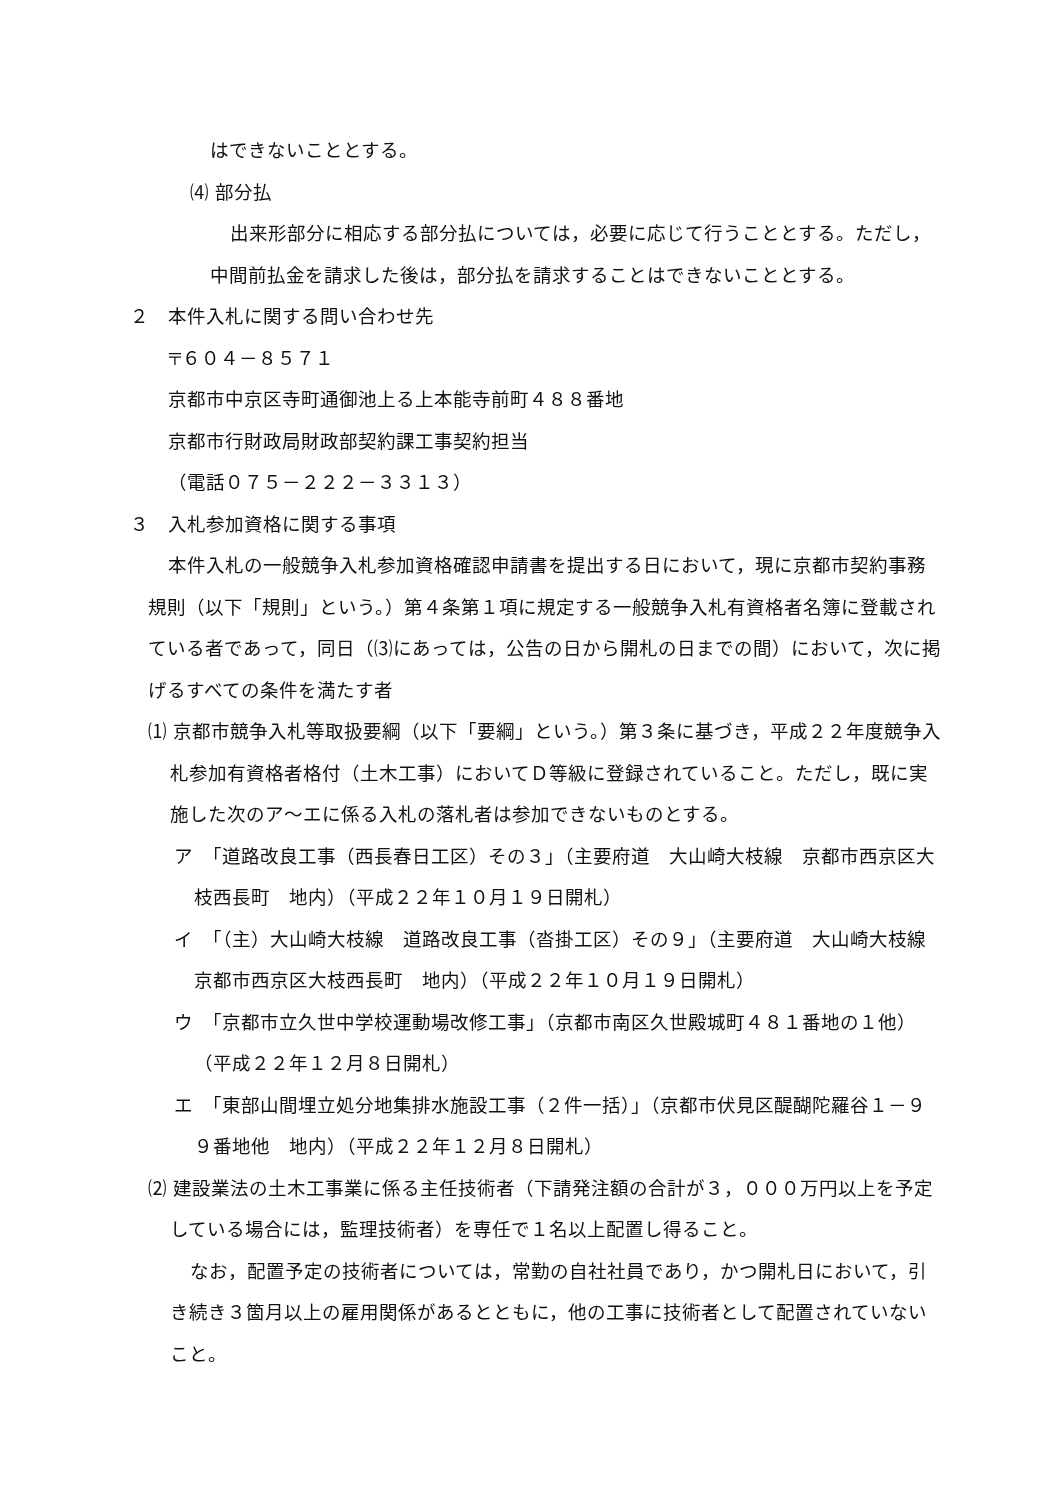はできないこととする。
⑷ 部分払
出来形部分に相応する部分払については，必要に応じて行うこととする。ただし，中間前払金を請求した後は，部分払を請求することはできないこととする。
２　本件入札に関する問い合わせ先
〒６０４－８５７１
京都市中京区寺町通御池上る上本能寺前町４８８番地
京都市行財政局財政部契約課工事契約担当
（電話０７５－２２２－３３１３）
３　入札参加資格に関する事項
本件入札の一般競争入札参加資格確認申請書を提出する日において，現に京都市契約事務規則（以下「規則」という。）第４条第１項に規定する一般競争入札有資格者名簿に登載されている者であって，同日（⑶にあっては，公告の日から開札の日までの間）において，次に掲げるすべての条件を満たす者
⑴ 京都市競争入札等取扱要綱（以下「要綱」という。）第３条に基づき，平成２２年度競争入札参加有資格者格付（土木工事）においてＤ等級に登録されていること。ただし，既に実施した次のア～エに係る入札の落札者は参加できないものとする。
ア　「道路改良工事（西長春日工区）その３」（主要府道　大山崎大枝線　京都市西京区大枝西長町　地内）（平成２２年１０月１９日開札）
イ　「（主）大山崎大枝線　道路改良工事（沓掛工区）その９」（主要府道　大山崎大枝線　京都市西京区大枝西長町　地内）（平成２２年１０月１９日開札）
ウ　「京都市立久世中学校運動場改修工事」（京都市南区久世殿城町４８１番地の１他）（平成２２年１２月８日開札）
エ　「東部山間埋立処分地集排水施設工事（２件一括）」（京都市伏見区醍醐陀羅谷１－９９番地他　地内）（平成２２年１２月８日開札）
⑵ 建設業法の土木工事業に係る主任技術者（下請発注額の合計が３，０００万円以上を予定している場合には，監理技術者）を専任で１名以上配置し得ること。
なお，配置予定の技術者については，常勤の自社社員であり，かつ開札日において，引き続き３箇月以上の雇用関係があるとともに，他の工事に技術者として配置されていないこと。